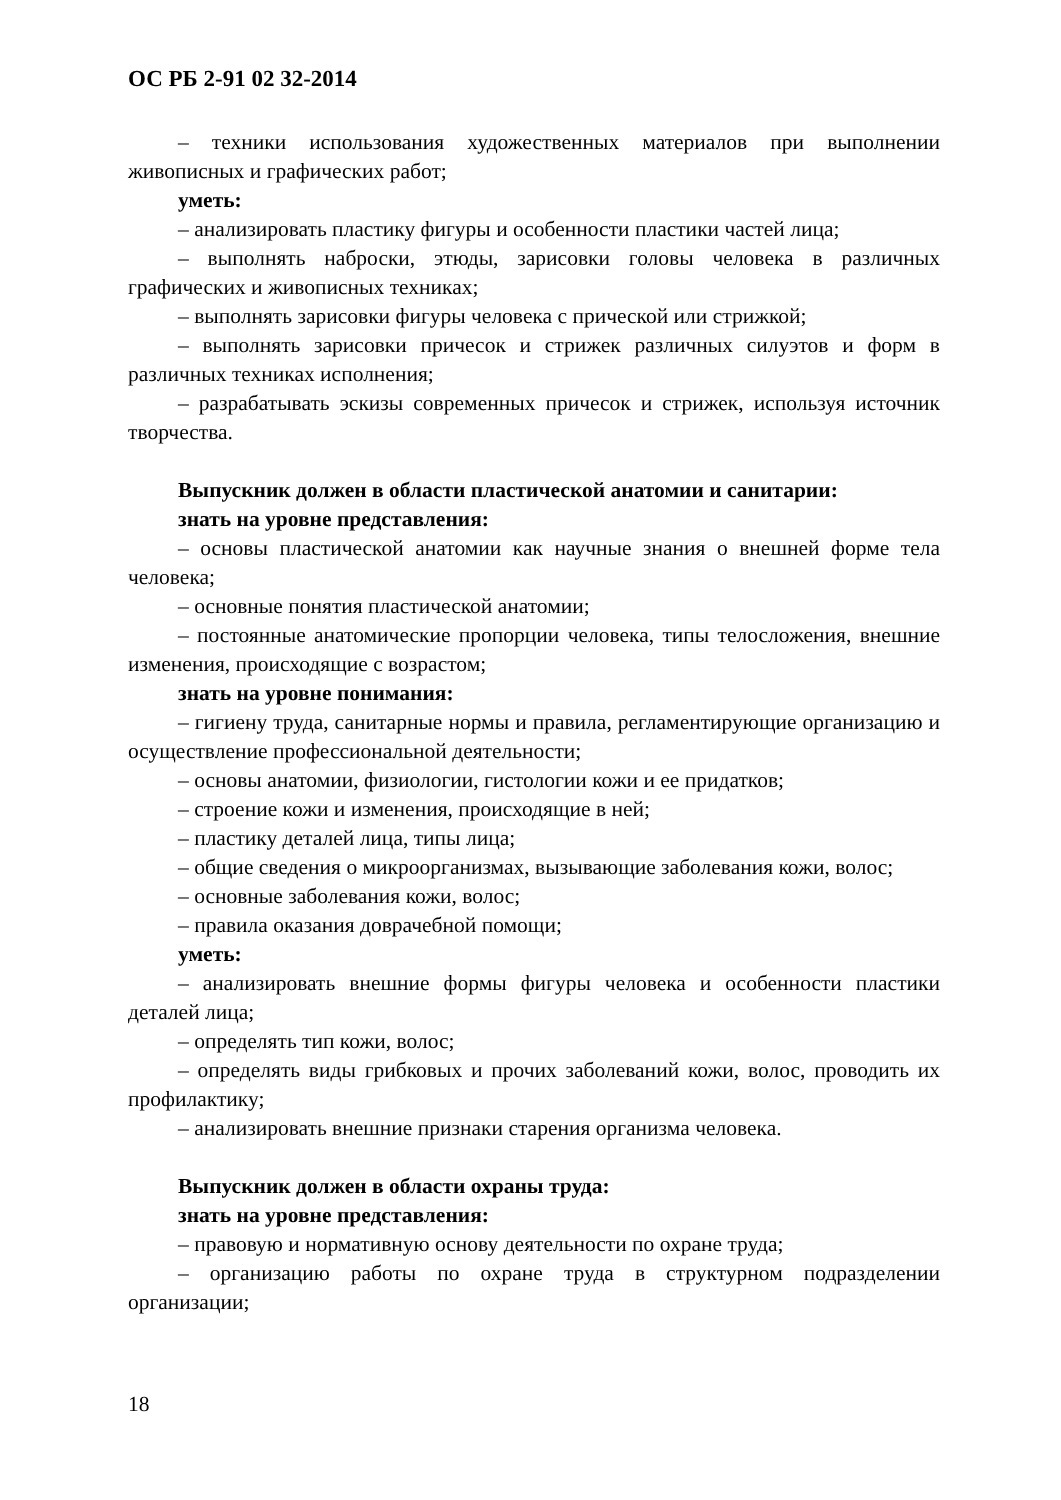ОС РБ 2-91 02 32-2014
– техники использования художественных материалов при выполнении живописных и графических работ;
уметь:
– анализировать пластику фигуры и особенности пластики частей лица;
– выполнять наброски, этюды, зарисовки головы человека в различных графических и живописных техниках;
– выполнять зарисовки фигуры человека с прической или стрижкой;
– выполнять зарисовки причесок и стрижек различных силуэтов и форм в различных техниках исполнения;
– разрабатывать эскизы современных причесок и стрижек, используя источник творчества.
Выпускник должен в области пластической анатомии и санитарии:
знать на уровне представления:
– основы пластической анатомии как научные знания о внешней форме тела человека;
– основные понятия пластической анатомии;
– постоянные анатомические пропорции человека, типы телосложения, внешние изменения, происходящие с возрастом;
знать на уровне понимания:
– гигиену труда, санитарные нормы и правила, регламентирующие организацию и осуществление профессиональной деятельности;
– основы анатомии, физиологии, гистологии кожи и ее придатков;
– строение кожи и изменения, происходящие в ней;
– пластику деталей лица, типы лица;
– общие сведения о микроорганизмах, вызывающие заболевания кожи, волос;
– основные заболевания кожи, волос;
– правила оказания доврачебной помощи;
уметь:
– анализировать внешние формы фигуры человека и особенности пластики деталей лица;
– определять тип кожи, волос;
– определять виды грибковых и прочих заболеваний кожи, волос, проводить их профилактику;
– анализировать внешние признаки старения организма человека.
Выпускник должен в области охраны труда:
знать на уровне представления:
– правовую и нормативную основу деятельности по охране труда;
– организацию работы по охране труда в структурном подразделении организации;
18